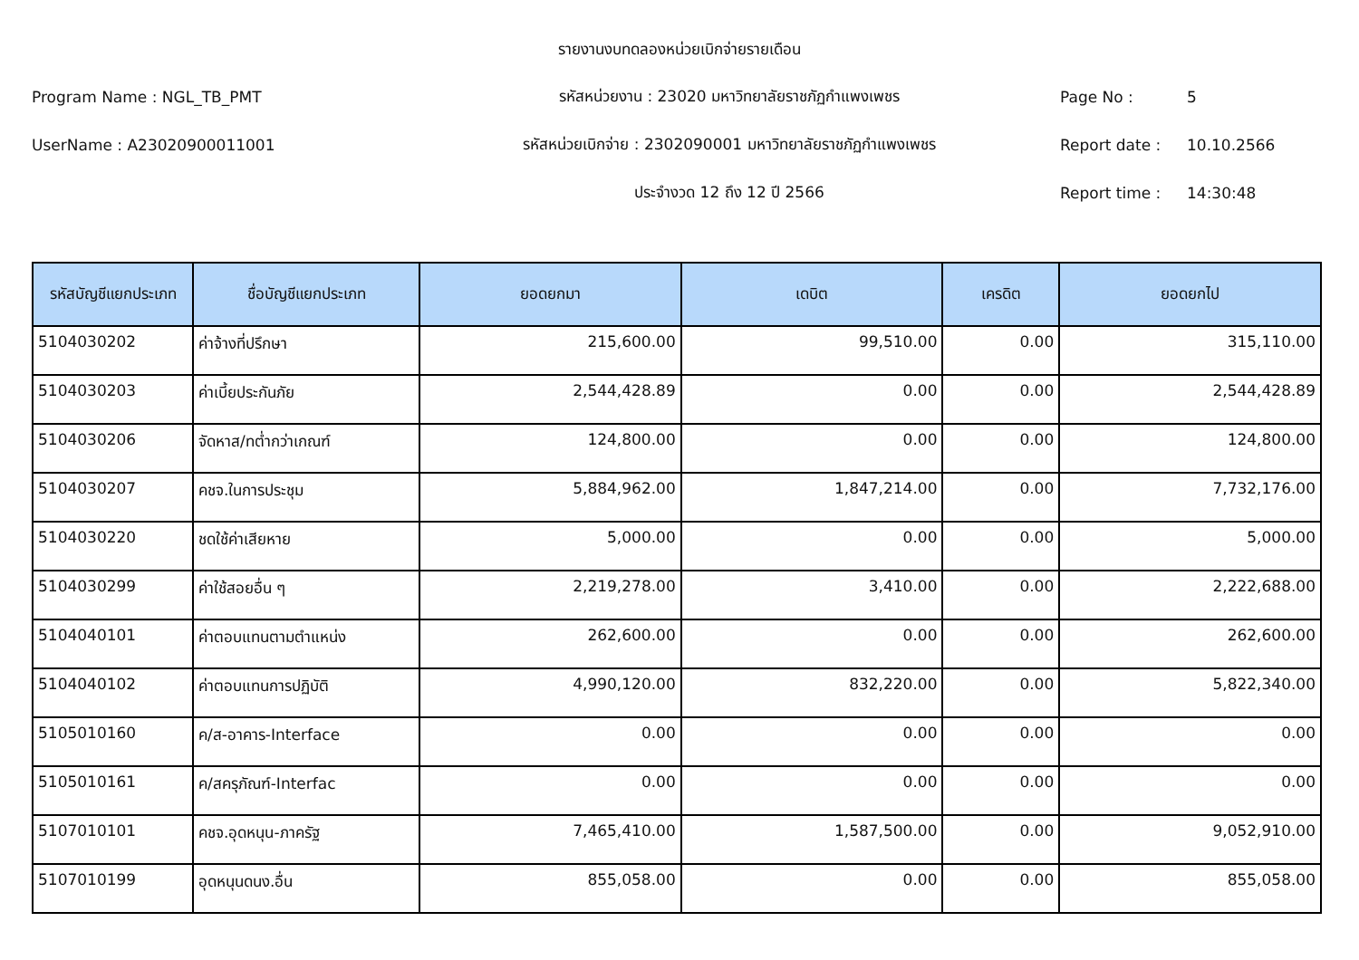รายงานงบทดลองหน่วยเบิกจ่ายรายเดือน
Program Name : NGL_TB_PMT รหัสหน่วยงาน : 23020 มหาวิทยาลัยราชภัฏกำแพงเพชร Page No : 5
UserName : A23020900011001
รหัสหน่วยเบิกจ่าย : 2302090001 มหาวิทยาลัยราชภัฏกำแพงเพชร
Report date : 10.10.2566
ประจำงวด 12 ถึง 12 ปี 2566 Report time : 14:30:48
| รหัสบัญชีแยกประเภท | ชื่อบัญชีแยกประเภท | ยอดยกมา | เดบิต | เครดิต | ยอดยกไป |
| --- | --- | --- | --- | --- | --- |
| 5104030202 | ค่าจ้างที่ปรึกษา | 215,600.00 | 99,510.00 | 0.00 | 315,110.00 |
| 5104030203 | ค่าเบี้ยประกันภัย | 2,544,428.89 | 0.00 | 0.00 | 2,544,428.89 |
| 5104030206 | จัดหาส/ทต่ำกว่าเกณฑ์ | 124,800.00 | 0.00 | 0.00 | 124,800.00 |
| 5104030207 | คชจ.ในการประชุม | 5,884,962.00 | 1,847,214.00 | 0.00 | 7,732,176.00 |
| 5104030220 | ชดใช้ค่าเสียหาย | 5,000.00 | 0.00 | 0.00 | 5,000.00 |
| 5104030299 | ค่าใช้สอยอื่น ๆ | 2,219,278.00 | 3,410.00 | 0.00 | 2,222,688.00 |
| 5104040101 | ค่าตอบแทนตามตำแหน่ง | 262,600.00 | 0.00 | 0.00 | 262,600.00 |
| 5104040102 | ค่าตอบแทนการปฏิบัติ | 4,990,120.00 | 832,220.00 | 0.00 | 5,822,340.00 |
| 5105010160 | ค/ส-อาคาร-Interface | 0.00 | 0.00 | 0.00 | 0.00 |
| 5105010161 | ค/สครุภัณฑ์-Interfac | 0.00 | 0.00 | 0.00 | 0.00 |
| 5107010101 | คชจ.อุดหนุน-ภาครัฐ | 7,465,410.00 | 1,587,500.00 | 0.00 | 9,052,910.00 |
| 5107010199 | อุดหนุนดนง.อื่น | 855,058.00 | 0.00 | 0.00 | 855,058.00 |